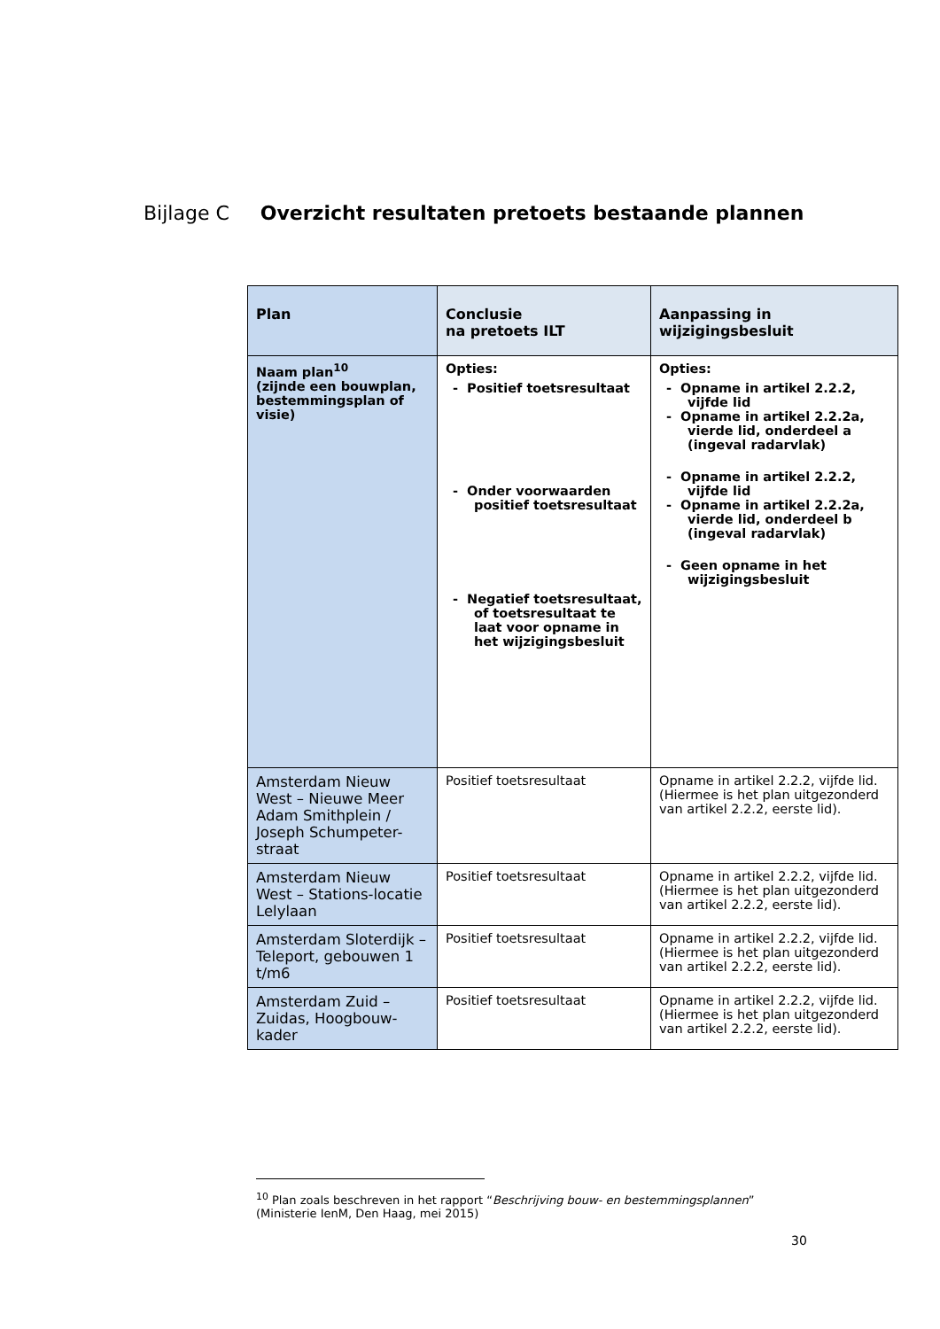Bijlage C Overzicht resultaten pretoets bestaande plannen
| Plan | Conclusie na pretoets ILT | Aanpassing in wijzigingsbesluit |
| --- | --- | --- |
| Naam plan<sup>10</sup> (zijnde een bouwplan, bestemmingsplan of visie) | Opties: - Positief toetsresultaat - Onder voorwaarden positief toetsresultaat - Negatief toetsresultaat, of toetsresultaat te laat voor opname in het wijzigingsbesluit | Opties: - Opname in artikel 2.2.2, vijfde lid - Opname in artikel 2.2.2a, vierde lid, onderdeel a (ingeval radarvlak) - Opname in artikel 2.2.2, vijfde lid - Opname in artikel 2.2.2a, vierde lid, onderdeel b (ingeval radarvlak) - Geen opname in het wijzigingsbesluit |
| Amsterdam Nieuw West – Nieuwe Meer Adam Smithplein / Joseph Schumpeter-straat | Positief toetsresultaat | Opname in artikel 2.2.2, vijfde lid. (Hiermee is het plan uitgezonderd van artikel 2.2.2, eerste lid). |
| Amsterdam Nieuw West – Stations-locatie Lelylaan | Positief toetsresultaat | Opname in artikel 2.2.2, vijfde lid. (Hiermee is het plan uitgezonderd van artikel 2.2.2, eerste lid). |
| Amsterdam Sloterdijk – Teleport, gebouwen 1 t/m6 | Positief toetsresultaat | Opname in artikel 2.2.2, vijfde lid. (Hiermee is het plan uitgezonderd van artikel 2.2.2, eerste lid). |
| Amsterdam Zuid – Zuidas, Hoogbouw-kader | Positief toetsresultaat | Opname in artikel 2.2.2, vijfde lid. (Hiermee is het plan uitgezonderd van artikel 2.2.2, eerste lid). |
<sup>10</sup> Plan zoals beschreven in het rapport “Beschrijving bouw- en bestemmingsplannen”
(Ministerie IenM, Den Haag, mei 2015)
30